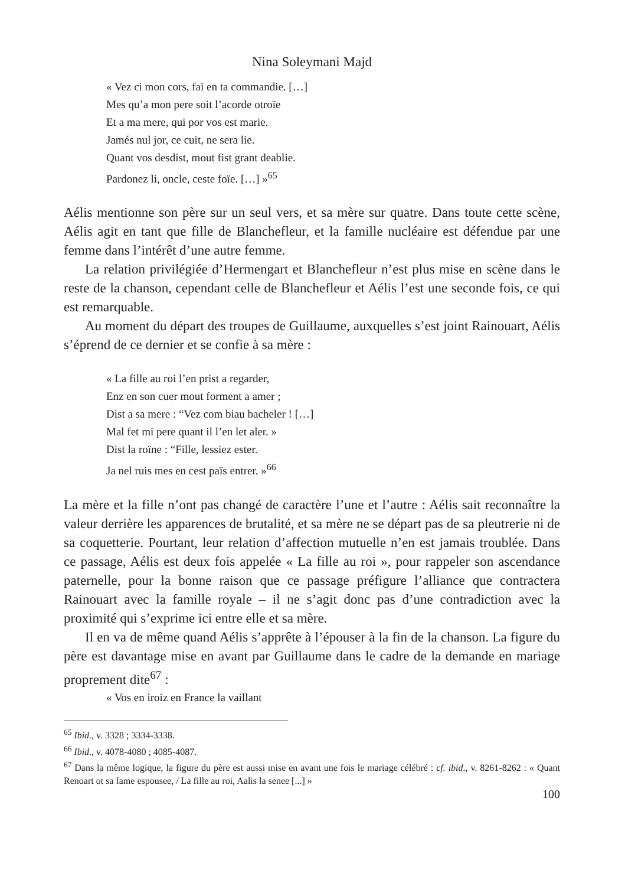Nina Soleymani Majd
« Vez ci mon cors, fai en ta commandie. […]
Mes qu’a mon pere soit l’acorde otroïe
Et a ma mere, qui por vos est marie.
Jamés nul jor, ce cuit, ne sera lie.
Quant vos desdist, mout fist grant deablie.
Pardonez li, oncle, ceste foïe. […] »<sup>65</sup>
Aélis mentionne son père sur un seul vers, et sa mère sur quatre. Dans toute cette scène, Aélis agit en tant que fille de Blanchefleur, et la famille nucléaire est défendue par une femme dans l’intérêt d’une autre femme.
La relation privilégiée d’Hermengart et Blanchefleur n’est plus mise en scène dans le reste de la chanson, cependant celle de Blanchefleur et Aélis l’est une seconde fois, ce qui est remarquable.
Au moment du départ des troupes de Guillaume, auxquelles s’est joint Rainouart, Aélis s’éprend de ce dernier et se confie à sa mère :
« La fille au roi l’en prist a regarder,
Enz en son cuer mout forment a amer ;
Dist a sa mere : “Vez com biau bacheler ! […]
Mal fet mi pere quant il l’en let aler. »
Dist la roïne : “Fille, lessiez ester.
Ja nel ruis mes en cest païs entrer. »<sup>66</sup>
La mère et la fille n’ont pas changé de caractère l’une et l’autre : Aélis sait reconnaître la valeur derrière les apparences de brutalité, et sa mère ne se départ pas de sa pleutrerie ni de sa coquetterie. Pourtant, leur relation d’affection mutuelle n’en est jamais troublée. Dans ce passage, Aélis est deux fois appelée « La fille au roi », pour rappeler son ascendance paternelle, pour la bonne raison que ce passage préfigure l’alliance que contractera Rainouart avec la famille royale – il ne s’agit donc pas d’une contradiction avec la proximité qui s’exprime ici entre elle et sa mère.
Il en va de même quand Aélis s’apprête à l’épouser à la fin de la chanson. La figure du père est davantage mise en avant par Guillaume dans le cadre de la demande en mariage proprement dite<sup>67</sup> :
« Vos en iroiz en France la vaillant
<sup>65</sup> Ibid., v. 3328 ; 3334-3338.
<sup>66</sup> Ibid., v. 4078-4080 ; 4085-4087.
<sup>67</sup> Dans la même logique, la figure du père est aussi mise en avant une fois le mariage célébré : cf. ibid., v. 8261-8262 : « Quant Renoart ot sa fame espousee, / La fille au roi, Aalis la senee [...] »
100